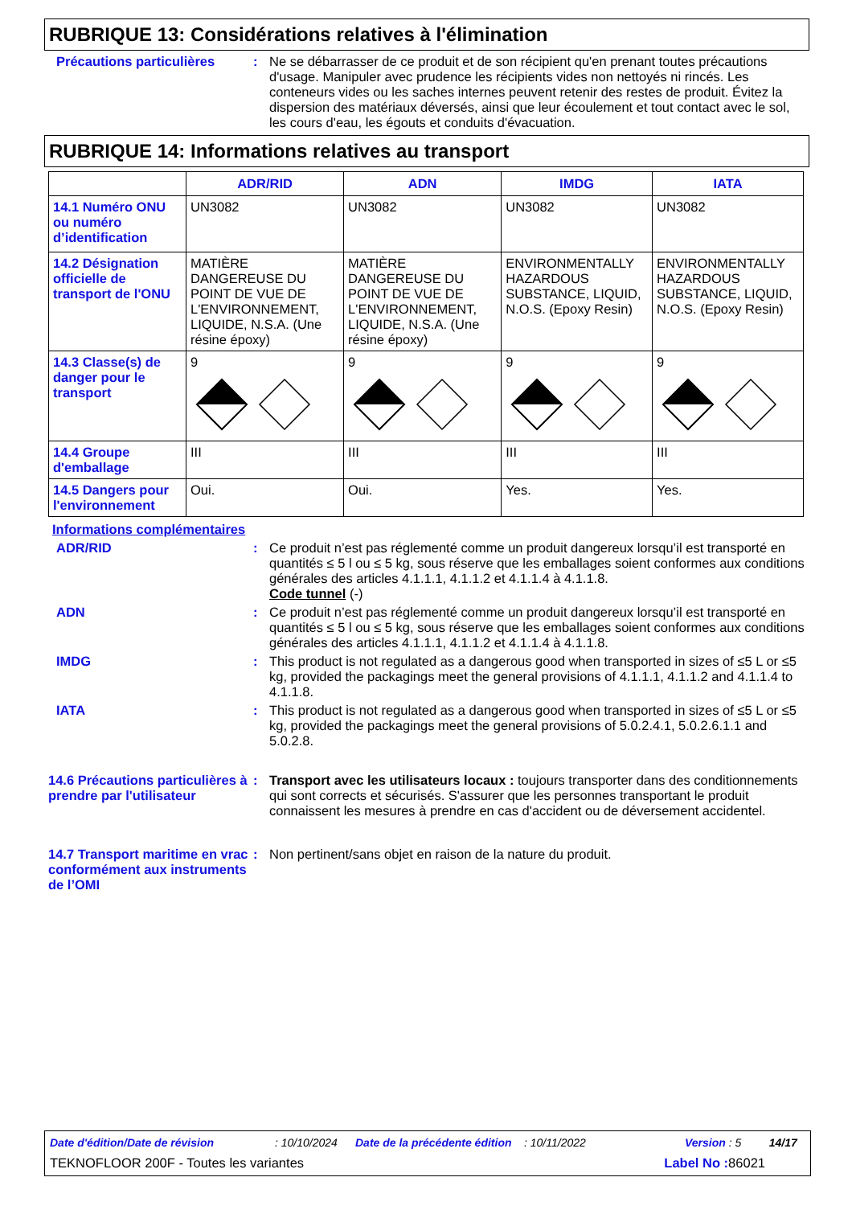RUBRIQUE 13: Considérations relatives à l'élimination
Précautions particulières
: Ne se débarrasser de ce produit et de son récipient qu'en prenant toutes précautions d'usage. Manipuler avec prudence les récipients vides non nettoyés ni rincés. Les conteneurs vides ou les saches internes peuvent retenir des restes de produit. Évitez la dispersion des matériaux déversés, ainsi que leur écoulement et tout contact avec le sol, les cours d'eau, les égouts et conduits d'évacuation.
RUBRIQUE 14: Informations relatives au transport
| | ADR/RID | ADN | IMDG | IATA |
| --- | --- | --- | --- | --- |
| 14.1 Numéro ONU ou numéro d’identification | UN3082 | UN3082 | UN3082 | UN3082 |
| 14.2 Désignation officielle de transport de l'ONU | MATIÈRE DANGEREUSE DU POINT DE VUE DE L'ENVIRONNEMENT, LIQUIDE, N.S.A. (Une résine époxy) | MATIÈRE DANGEREUSE DU POINT DE VUE DE L'ENVIRONNEMENT, LIQUIDE, N.S.A. (Une résine époxy) | ENVIRONMENTALLY HAZARDOUS SUBSTANCE, LIQUID, N.O.S. (Epoxy Resin) | ENVIRONMENTALLY HAZARDOUS SUBSTANCE, LIQUID, N.O.S. (Epoxy Resin) |
| 14.3 Classe(s) de danger pour le transport | 9 | 9 | 9 | 9 |
| 14.4 Groupe d'emballage | III | III | III | III |
| 14.5 Dangers pour l'environnement | Oui. | Oui. | Yes. | Yes. |
Informations complémentaires
ADR/RID : Ce produit n’est pas réglementé comme un produit dangereux lorsqu’il est transporté en quantités ≤ 5 l ou ≤ 5 kg, sous réserve que les emballages soient conformes aux conditions générales des articles 4.1.1.1, 4.1.1.2 et 4.1.1.4 à 4.1.1.8.
Code tunnel (-)
ADN : Ce produit n’est pas réglementé comme un produit dangereux lorsqu’il est transporté en quantités ≤ 5 l ou ≤ 5 kg, sous réserve que les emballages soient conformes aux conditions générales des articles 4.1.1.1, 4.1.1.2 et 4.1.1.4 à 4.1.1.8.
IMDG : This product is not regulated as a dangerous good when transported in sizes of ≤5 L or ≤5 kg, provided the packagings meet the general provisions of 4.1.1.1, 4.1.1.2 and 4.1.1.4 to 4.1.1.8.
IATA : This product is not regulated as a dangerous good when transported in sizes of ≤5 L or ≤5 kg, provided the packagings meet the general provisions of 5.0.2.4.1, 5.0.2.6.1.1 and 5.0.2.8.
14.6 Précautions particulières à prendre par l'utilisateur
: Transport avec les utilisateurs locaux : toujours transporter dans des conditionnements qui sont corrects et sécurisés. S'assurer que les personnes transportant le produit connaissent les mesures à prendre en cas d'accident ou de déversement accidentel.
14.7 Transport maritime en vrac conformément aux instruments de l’OMI
: Non pertinent/sans objet en raison de la nature du produit.
Date d'édition/Date de révision: 10/10/2024 Date de la précédente édition: 10/11/2022 Version : 5 14/17
TEKNOFLOOR 200F - Toutes les variantes Label No : 86021